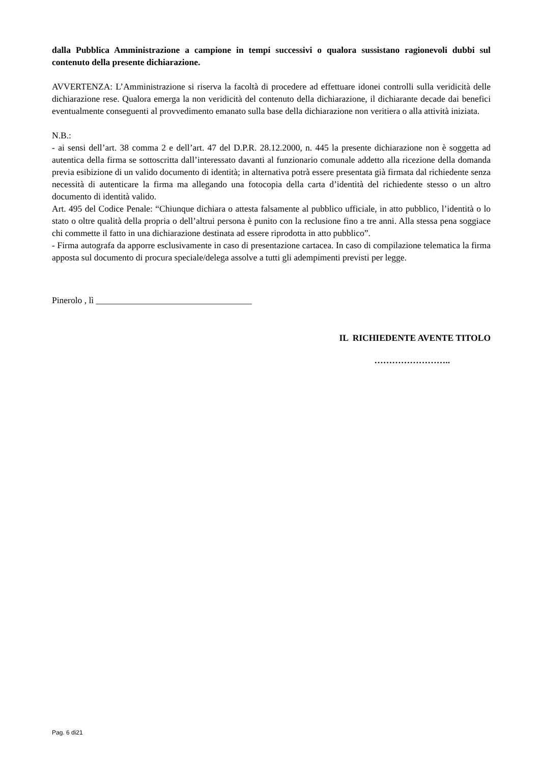dalla Pubblica Amministrazione a campione in tempi successivi o qualora sussistano ragionevoli dubbi sul contenuto della presente dichiarazione.
AVVERTENZA: L’Amministrazione si riserva la facoltà di procedere ad effettuare idonei controlli sulla veridicità delle dichiarazione rese. Qualora emerga la non veridicità del contenuto della dichiarazione, il dichiarante decade dai benefici eventualmente conseguenti al provvedimento emanato sulla base della dichiarazione non veritiera o alla attività iniziata.
N.B.:
- ai sensi dell’art. 38 comma 2 e dell’art. 47 del D.P.R. 28.12.2000, n. 445 la presente dichiarazione non è soggetta ad autentica della firma se sottoscritta dall’interessato davanti al funzionario comunale addetto alla ricezione della domanda previa esibizione di un valido documento di identità; in alternativa potrà essere presentata già firmata dal richiedente senza necessità di autenticare la firma ma allegando una fotocopia della carta d’identità del richiedente stesso o un altro documento di identità valido.
Art. 495 del Codice Penale: “Chiunque dichiara o attesta falsamente al pubblico ufficiale, in atto pubblico, l’identità o lo stato o oltre qualità della propria o dell’altrui persona è punito con la reclusione fino a tre anni. Alla stessa pena soggiace chi commette il fatto in una dichiarazione destinata ad essere riprodotta in atto pubblico”.
- Firma autografa da apporre esclusivamente in caso di presentazione cartacea. In caso di compilazione telematica la firma apposta sul documento di procura speciale/delega assolve a tutti gli adempimenti previsti per legge.
Pinerolo , lì ___________________________________
IL RICHIEDENTE AVENTE TITOLO
……………………..
Pag. 6 di21